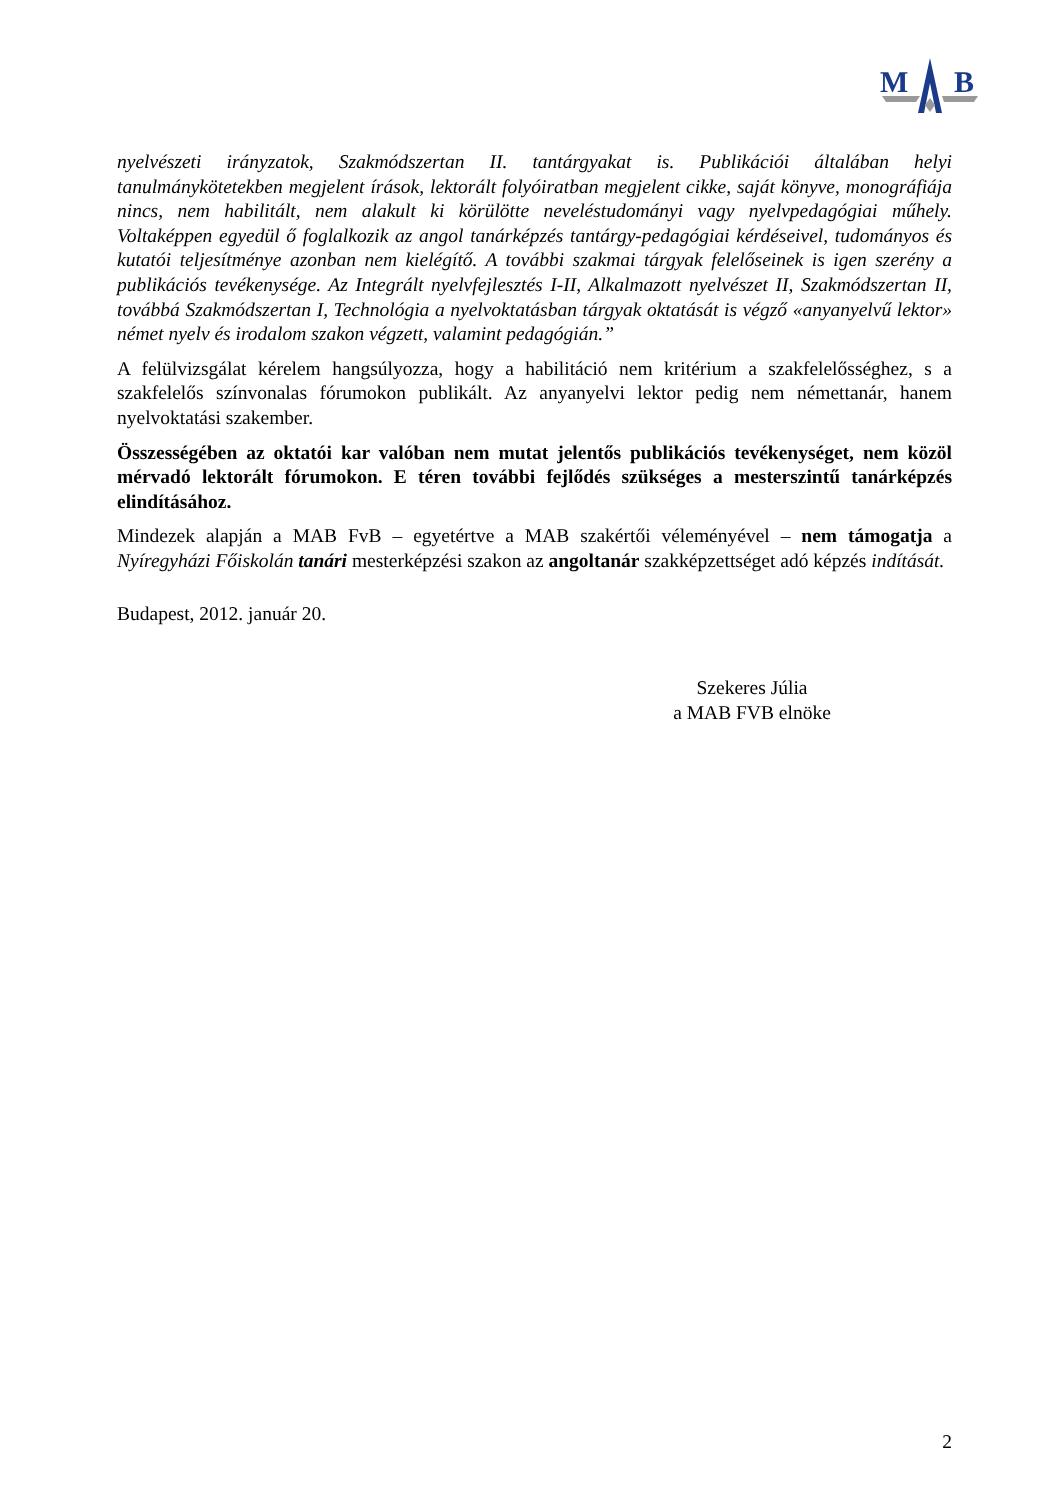M
B
nyelvészeti irányzatok, Szakmódszertan II. tantárgyakat is. Publikációi általában helyi tanulmánykötetekben megjelent írások, lektorált folyóiratban megjelent cikke, saját könyve, monográfiája nincs, nem habilitált, nem alakult ki körülötte neveléstudományi vagy nyelvpedagógiai műhely. Voltaképpen egyedül ő foglalkozik az angol tanárképzés tantárgy-pedagógiai kérdéseivel, tudományos és kutatói teljesítménye azonban nem kielégítő. A további szakmai tárgyak felelőseinek is igen szerény a publikációs tevékenysége. Az Integrált nyelvfejlesztés I-II, Alkalmazott nyelvészet II, Szakmódszertan II, továbbá Szakmódszertan I, Technológia a nyelvoktatásban tárgyak oktatását is végző «anyanyelvű lektor» német nyelv és irodalom szakon végzett, valamint pedagógián.”
A felülvizsgálat kérelem hangsúlyozza, hogy a habilitáció nem kritérium a szakfelelősséghez, s a szakfelelős színvonalas fórumokon publikált. Az anyanyelvi lektor pedig nem némettanár, hanem nyelvoktatási szakember.
Összességében az oktatói kar valóban nem mutat jelentős publikációs tevékenységet, nem közöl mérvadó lektorált fórumokon. E téren további fejlődés szükséges a mesterszintű tanárképzés elindításához.
Mindezek alapján a MAB FvB – egyetértve a MAB szakértői véleményével – nem támogatja a Nyíregyházi Főiskolán tanári mesterképzési szakon az angoltanár szakképzettséget adó képzés indítását.
Budapest, 2012. január 20.
Szekeres Júlia
a MAB FVB elnöke
2